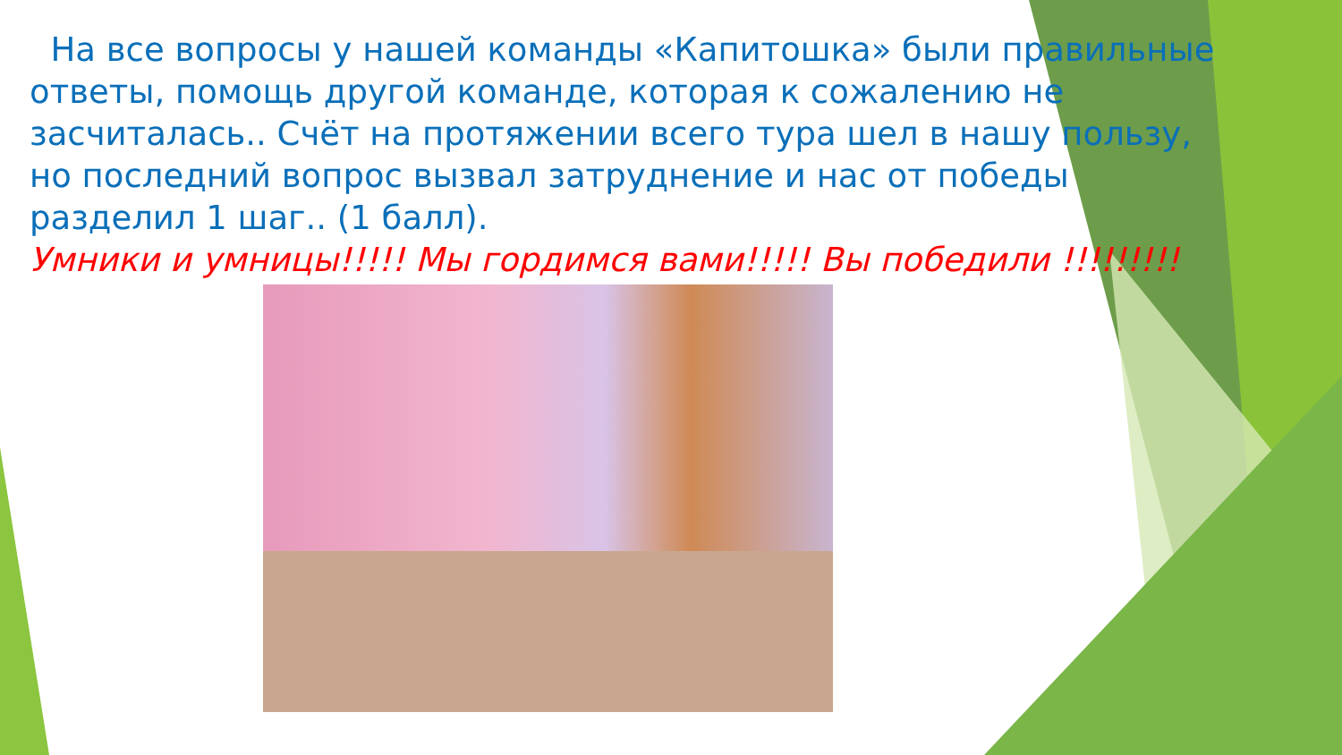На все вопросы у нашей команды «Капитошка» были правильные ответы, помощь другой команде, которая к сожалению не засчиталась.. Счёт на протяжении всего тура шел в нашу пользу, но последний вопрос вызвал затруднение и нас от победы разделил 1 шаг.. (1 балл).
Умники и умницы!!!!! Мы гордимся вами!!!!! Вы победили !!!!!!!!!